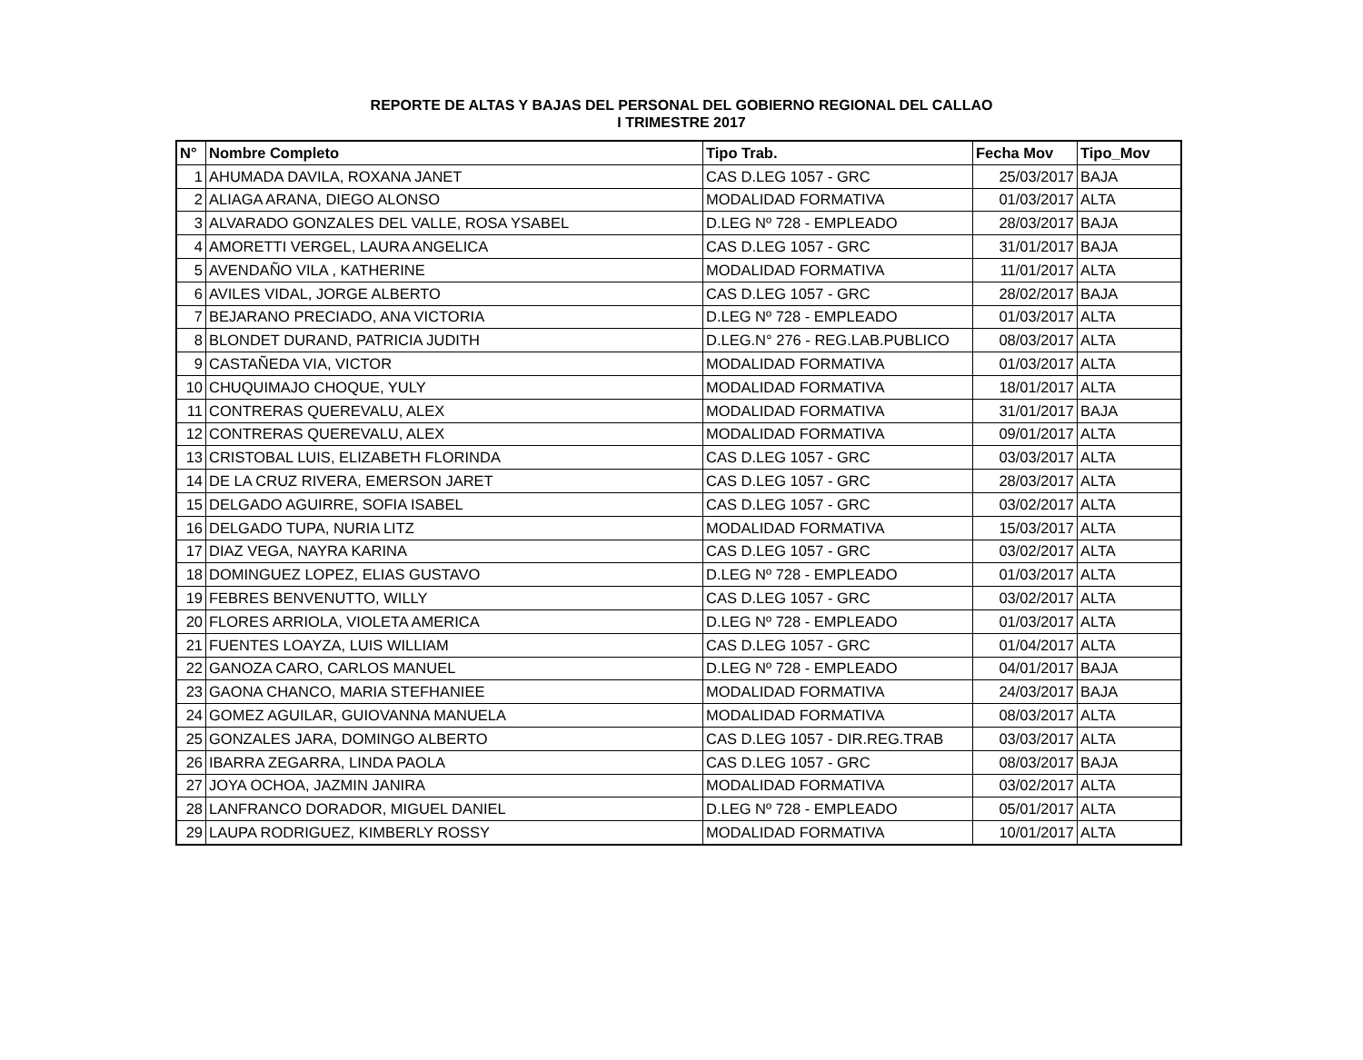REPORTE DE ALTAS Y BAJAS DEL PERSONAL DEL GOBIERNO REGIONAL DEL CALLAO
I TRIMESTRE 2017
| N° | Nombre Completo | Tipo Trab. | Fecha Mov | Tipo_Mov |
| --- | --- | --- | --- | --- |
| 1 | AHUMADA DAVILA, ROXANA JANET | CAS D.LEG 1057 - GRC | 25/03/2017 | BAJA |
| 2 | ALIAGA ARANA, DIEGO ALONSO | MODALIDAD FORMATIVA | 01/03/2017 | ALTA |
| 3 | ALVARADO GONZALES DEL VALLE, ROSA YSABEL | D.LEG Nº 728 - EMPLEADO | 28/03/2017 | BAJA |
| 4 | AMORETTI VERGEL, LAURA ANGELICA | CAS D.LEG 1057 - GRC | 31/01/2017 | BAJA |
| 5 | AVENDAÑO VILA , KATHERINE | MODALIDAD FORMATIVA | 11/01/2017 | ALTA |
| 6 | AVILES VIDAL, JORGE ALBERTO | CAS D.LEG 1057 - GRC | 28/02/2017 | BAJA |
| 7 | BEJARANO PRECIADO, ANA VICTORIA | D.LEG Nº 728 - EMPLEADO | 01/03/2017 | ALTA |
| 8 | BLONDET DURAND, PATRICIA JUDITH | D.LEG.N° 276 - REG.LAB.PUBLICO | 08/03/2017 | ALTA |
| 9 | CASTAÑEDA VIA, VICTOR | MODALIDAD FORMATIVA | 01/03/2017 | ALTA |
| 10 | CHUQUIMAJO CHOQUE, YULY | MODALIDAD FORMATIVA | 18/01/2017 | ALTA |
| 11 | CONTRERAS QUEREVALU, ALEX | MODALIDAD FORMATIVA | 31/01/2017 | BAJA |
| 12 | CONTRERAS QUEREVALU, ALEX | MODALIDAD FORMATIVA | 09/01/2017 | ALTA |
| 13 | CRISTOBAL LUIS, ELIZABETH FLORINDA | CAS D.LEG 1057 - GRC | 03/03/2017 | ALTA |
| 14 | DE LA CRUZ RIVERA, EMERSON JARET | CAS D.LEG 1057 - GRC | 28/03/2017 | ALTA |
| 15 | DELGADO AGUIRRE, SOFIA ISABEL | CAS D.LEG 1057 - GRC | 03/02/2017 | ALTA |
| 16 | DELGADO TUPA, NURIA LITZ | MODALIDAD FORMATIVA | 15/03/2017 | ALTA |
| 17 | DIAZ VEGA, NAYRA KARINA | CAS D.LEG 1057 - GRC | 03/02/2017 | ALTA |
| 18 | DOMINGUEZ LOPEZ, ELIAS GUSTAVO | D.LEG Nº 728 - EMPLEADO | 01/03/2017 | ALTA |
| 19 | FEBRES BENVENUTTO, WILLY | CAS D.LEG 1057 - GRC | 03/02/2017 | ALTA |
| 20 | FLORES ARRIOLA, VIOLETA AMERICA | D.LEG Nº 728 - EMPLEADO | 01/03/2017 | ALTA |
| 21 | FUENTES LOAYZA, LUIS WILLIAM | CAS D.LEG 1057 - GRC | 01/04/2017 | ALTA |
| 22 | GANOZA CARO, CARLOS MANUEL | D.LEG Nº 728 - EMPLEADO | 04/01/2017 | BAJA |
| 23 | GAONA CHANCO, MARIA STEFHANIEE | MODALIDAD FORMATIVA | 24/03/2017 | BAJA |
| 24 | GOMEZ AGUILAR, GUIOVANNA MANUELA | MODALIDAD FORMATIVA | 08/03/2017 | ALTA |
| 25 | GONZALES JARA, DOMINGO ALBERTO | CAS D.LEG 1057 - DIR.REG.TRAB | 03/03/2017 | ALTA |
| 26 | IBARRA ZEGARRA, LINDA PAOLA | CAS D.LEG 1057 - GRC | 08/03/2017 | BAJA |
| 27 | JOYA OCHOA, JAZMIN JANIRA | MODALIDAD FORMATIVA | 03/02/2017 | ALTA |
| 28 | LANFRANCO DORADOR, MIGUEL DANIEL | D.LEG Nº 728 - EMPLEADO | 05/01/2017 | ALTA |
| 29 | LAUPA RODRIGUEZ, KIMBERLY ROSSY | MODALIDAD FORMATIVA | 10/01/2017 | ALTA |